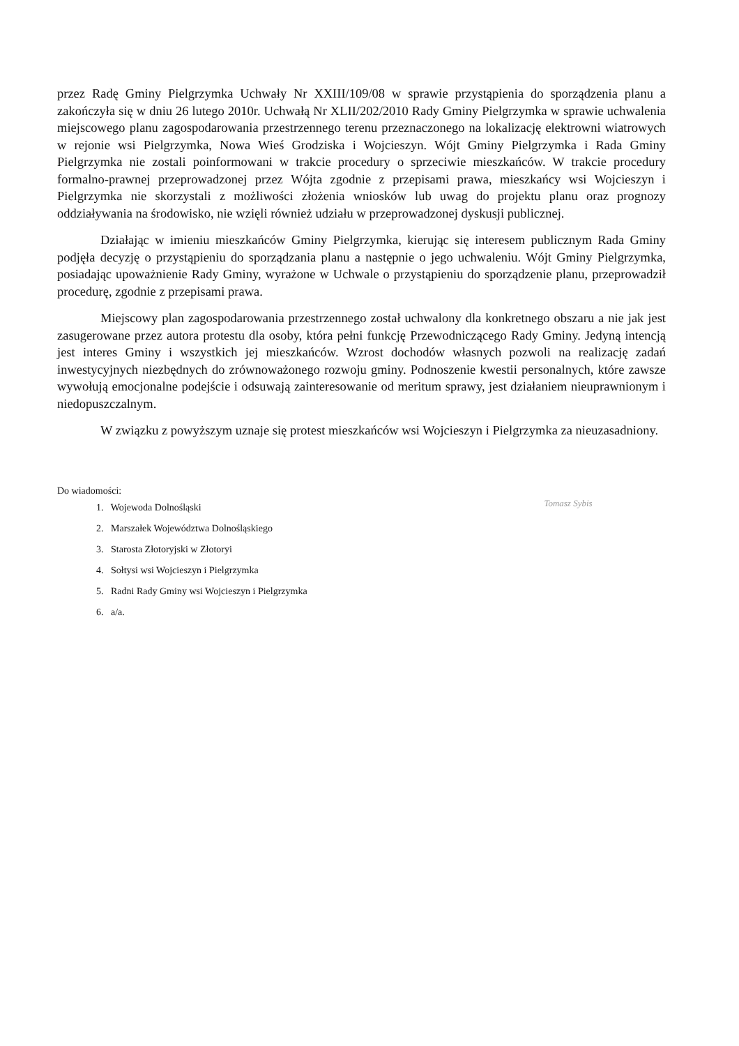przez Radę Gminy Pielgrzymka Uchwały Nr XXIII/109/08 w sprawie przystąpienia do sporządzenia planu a zakończyła się w dniu 26 lutego 2010r. Uchwałą Nr XLII/202/2010 Rady Gminy Pielgrzymka w sprawie uchwalenia miejscowego planu zagospodarowania przestrzennego terenu przeznaczonego na lokalizację elektrowni wiatrowych w rejonie wsi Pielgrzymka, Nowa Wieś Grodziska i Wojcieszyn. Wójt Gminy Pielgrzymka i Rada Gminy Pielgrzymka nie zostali poinformowani w trakcie procedury o sprzeciwie mieszkańców. W trakcie procedury formalno-prawnej przeprowadzonej przez Wójta zgodnie z przepisami prawa, mieszkańcy wsi Wojcieszyn i Pielgrzymka nie skorzystali z możliwości złożenia wniosków lub uwag do projektu planu oraz prognozy oddziaływania na środowisko, nie wzięli również udziału w przeprowadzonej dyskusji publicznej.
Działając w imieniu mieszkańców Gminy Pielgrzymka, kierując się interesem publicznym Rada Gminy podjęła decyzję o przystąpieniu do sporządzania planu a następnie o jego uchwaleniu. Wójt Gminy Pielgrzymka, posiadając upoważnienie Rady Gminy, wyrażone w Uchwale o przystąpieniu do sporządzenie planu, przeprowadził procedurę, zgodnie z przepisami prawa.
Miejscowy plan zagospodarowania przestrzennego został uchwalony dla konkretnego obszaru a nie jak jest zasugerowane przez autora protestu dla osoby, która pełni funkcję Przewodniczącego Rady Gminy. Jedyną intencją jest interes Gminy i wszystkich jej mieszkańców. Wzrost dochodów własnych pozwoli na realizację zadań inwestycyjnych niezbędnych do zrównoważonego rozwoju gminy. Podnoszenie kwestii personalnych, które zawsze wywołują emocjonalne podejście i odsuwają zainteresowanie od meritum sprawy, jest działaniem nieuprawnionym i niedopuszczalnym.
W związku z powyższym uznaje się protest mieszkańców wsi Wojcieszyn i Pielgrzymka za nieuzasadniony.
Do wiadomości:
1. Wojewoda Dolnośląski
2. Marszałek Województwa Dolnośląskiego
3. Starosta Złotoryjski w Złotoryi
4. Sołtysi wsi Wojcieszyn i Pielgrzymka
5. Radni Rady Gminy wsi Wojcieszyn i Pielgrzymka
6. a/a.
Tomasz Sybis